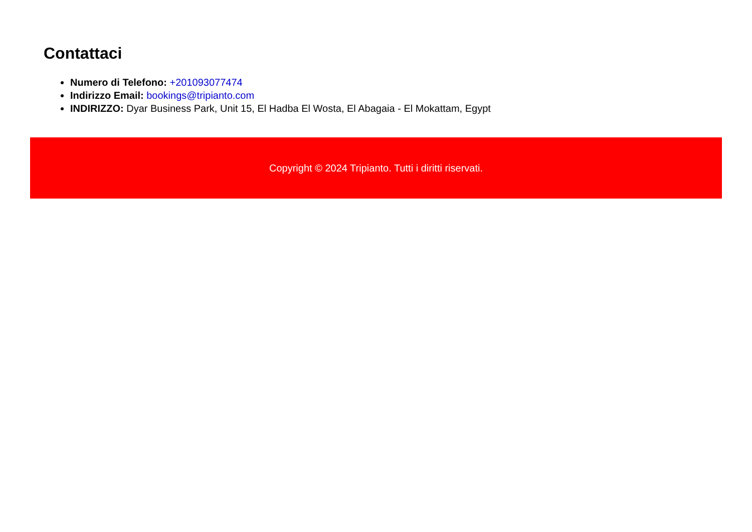Contattaci
Numero di Telefono: +201093077474
Indirizzo Email: bookings@tripianto.com
INDIRIZZO: Dyar Business Park, Unit 15, El Hadba El Wosta, El Abagaia - El Mokattam, Egypt
Copyright © 2024 Tripianto. Tutti i diritti riservati.